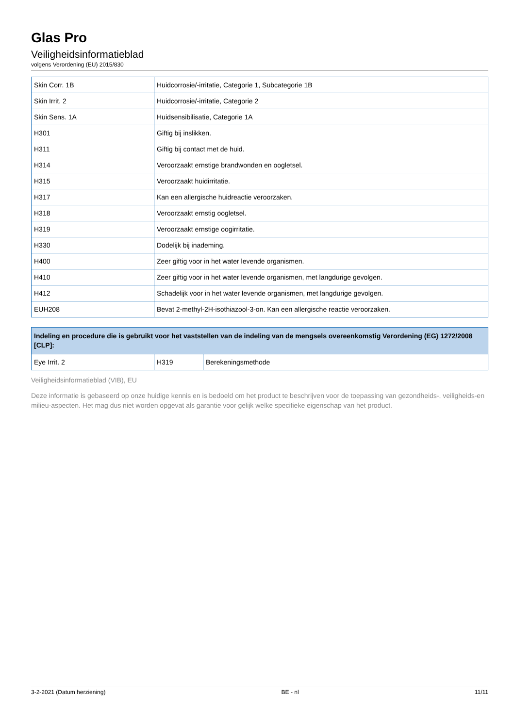Glas Pro
Veiligheidsinformatieblad
volgens Verordening (EU) 2015/830
| Skin Corr. 1B | Huidcorrosie/-irritatie, Categorie 1, Subcategorie 1B |
| Skin Irrit. 2 | Huidcorrosie/-irritatie, Categorie 2 |
| Skin Sens. 1A | Huidsensibilisatie, Categorie 1A |
| H301 | Giftig bij inslikken. |
| H311 | Giftig bij contact met de huid. |
| H314 | Veroorzaakt ernstige brandwonden en oogletsel. |
| H315 | Veroorzaakt huidirritatie. |
| H317 | Kan een allergische huidreactie veroorzaken. |
| H318 | Veroorzaakt ernstig oogletsel. |
| H319 | Veroorzaakt ernstige oogirritatie. |
| H330 | Dodelijk bij inademing. |
| H400 | Zeer giftig voor in het water levende organismen. |
| H410 | Zeer giftig voor in het water levende organismen, met langdurige gevolgen. |
| H412 | Schadelijk voor in het water levende organismen, met langdurige gevolgen. |
| EUH208 | Bevat 2-methyl-2H-isothiazool-3-on. Kan een allergische reactie veroorzaken. |
| Indeling en procedure die is gebruikt voor het vaststellen van de indeling van de mengsels overeenkomstig Verordening (EG) 1272/2008 [CLP]: | | |
| --- | --- | --- |
| Eye Irrit. 2 | H319 | Berekeningsmethode |
Veiligheidsinformatieblad (VIB), EU
Deze informatie is gebaseerd op onze huidige kennis en is bedoeld om het product te beschrijven voor de toepassing van gezondheids-, veiligheids-en milieu-aspecten. Het mag dus niet worden opgevat als garantie voor gelijk welke specifieke eigenschap van het product.
3-2-2021 (Datum herziening) BE - nl 11/11